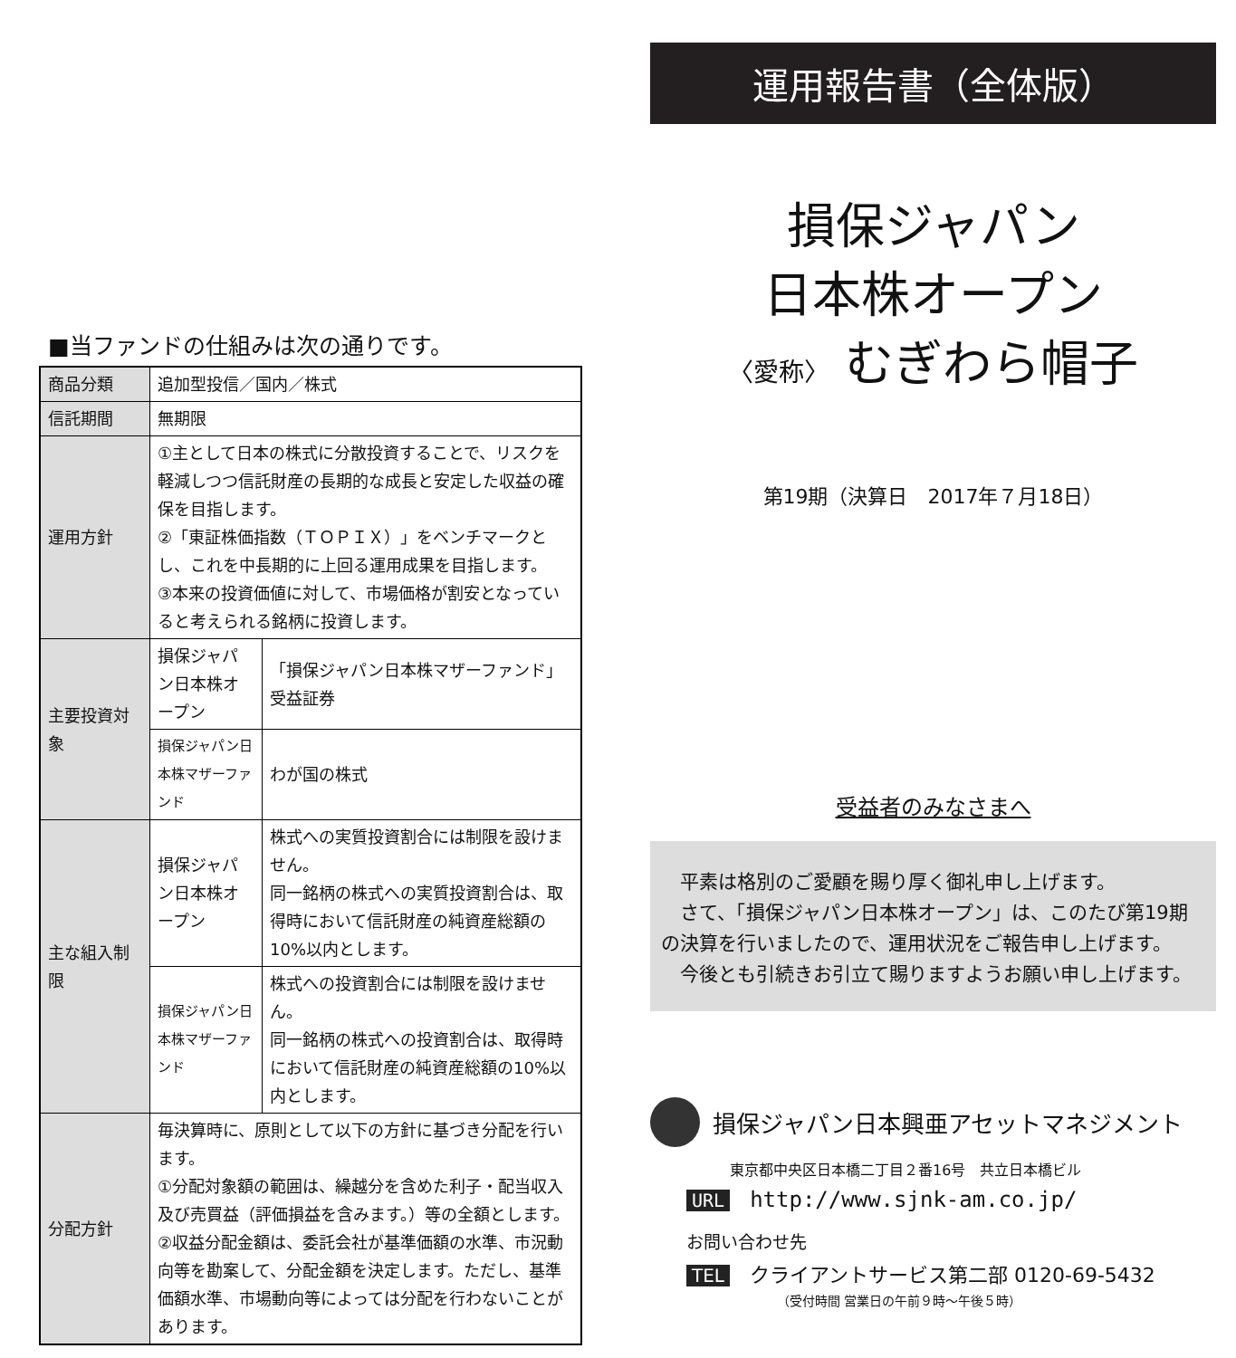■当ファンドの仕組みは次の通りです。
| 商品分類 | 追加型投信／国内／株式 | |
| 信託期間 | 無期限 | |
| 運用方針 | ①主として日本の株式に分散投資することで、リスクを軽減しつつ信託財産の長期的な成長と安定した収益の確保を目指します。 ②「東証株価指数（ＴＯＰＩＸ）」をベンチマークとし、これを中長期的に上回る運用成果を目指します。 ③本来の投資価値に対して、市場価格が割安となっていると考えられる銘柄に投資します。 | |
| 主要投資対象 | 損保ジャパン日本株オープン | 「損保ジャパン日本株マザーファンド」受益証券 |
| | 損保ジャパン日本株マザーファンド | わが国の株式 |
| 主な組入制限 | 損保ジャパン日本株オープン | 株式への実質投資割合には制限を設けません。 同一銘柄の株式への実質投資割合は、取得時において信託財産の純資産総額の10%以内とします。 |
| | 損保ジャパン日本株マザーファンド | 株式への投資割合には制限を設けません。 同一銘柄の株式への投資割合は、取得時において信託財産の純資産総額の10%以内とします。 |
| 分配方針 | 毎決算時に、原則として以下の方針に基づき分配を行います。 ①分配対象額の範囲は、繰越分を含めた利子・配当収入及び売買益（評価損益を含みます。）等の全額とします。 ②収益分配金額は、委託会社が基準価額の水準、市況動向等を勘案して、分配金額を決定します。ただし、基準価額水準、市場動向等によっては分配を行わないことがあります。 | |
運用報告書（全体版）
損保ジャパン
日本株オープン
〈愛称〉 むぎわら帽子
第19期（決算日　2017年７月18日）
受益者のみなさまへ
　平素は格別のご愛顧を賜り厚く御礼申し上げます。
　さて、「損保ジャパン日本株オープン」は、このたび第19期の決算を行いましたので、運用状況をご報告申し上げます。
　今後とも引続きお引立て賜りますようお願い申し上げます。
損保ジャパン日本興亜アセットマネジメント
東京都中央区日本橋二丁目２番16号　共立日本橋ビル
URL http://www.sjnk-am.co.jp/
お問い合わせ先
TEL クライアントサービス第二部 0120-69-5432
（受付時間 営業日の午前９時～午後５時）